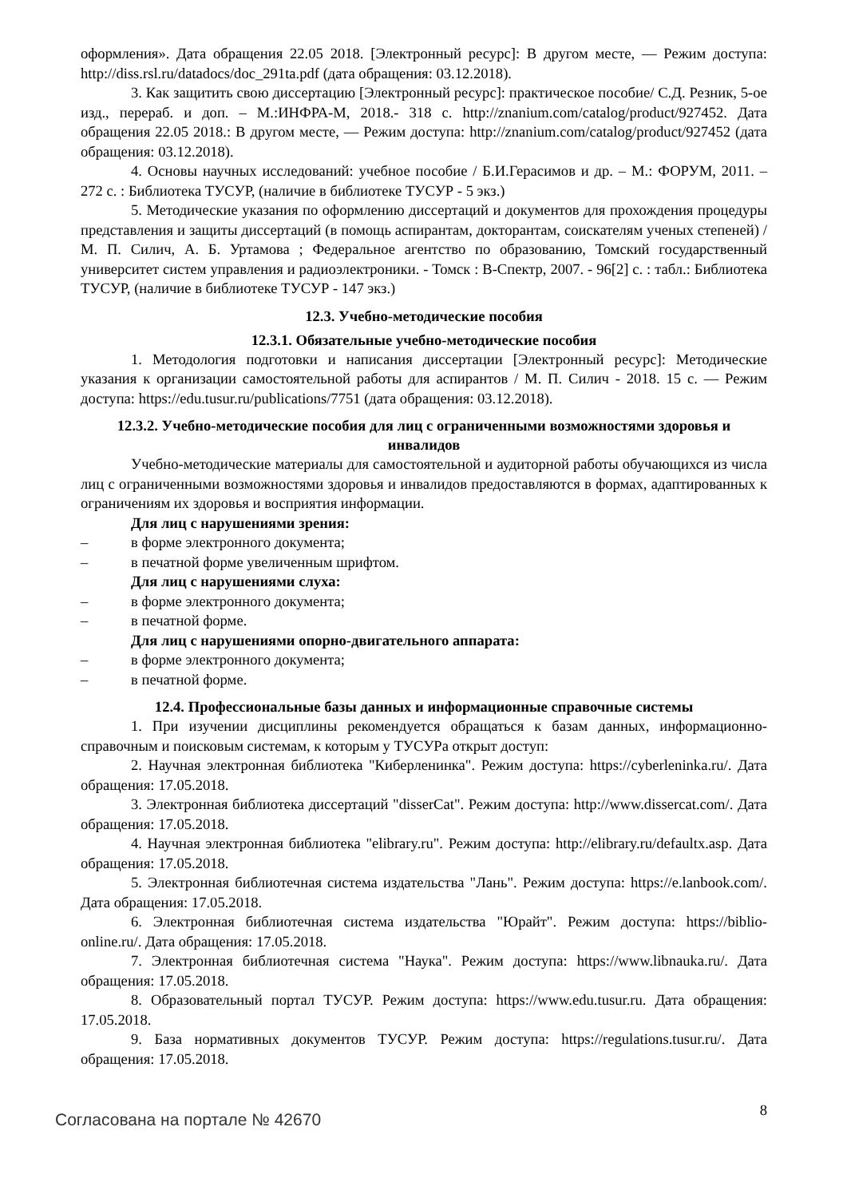оформления». Дата обращения 22.05 2018. [Электронный ресурс]: В другом месте, — Режим доступа: http://diss.rsl.ru/datadocs/doc_291ta.pdf (дата обращения: 03.12.2018).
3. Как защитить свою диссертацию [Электронный ресурс]: практическое пособие/ С.Д. Резник, 5-ое изд., перераб. и доп. – М.:ИНФРА-М, 2018.- 318 с. http://znanium.com/catalog/product/927452. Дата обращения 22.05 2018.: В другом месте, — Режим доступа: http://znanium.com/catalog/product/927452 (дата обращения: 03.12.2018).
4. Основы научных исследований: учебное пособие / Б.И.Герасимов и др. – М.: ФОРУМ, 2011. – 272 с. : Библиотека ТУСУР, (наличие в библиотеке ТУСУР - 5 экз.)
5. Методические указания по оформлению диссертаций и документов для прохождения процедуры представления и защиты диссертаций (в помощь аспирантам, докторантам, соискателям ученых степеней) / М. П. Силич, А. Б. Уртамова ; Федеральное агентство по образованию, Томский государственный университет систем управления и радиоэлектроники. - Томск : В-Спектр, 2007. - 96[2] с. : табл.: Библиотека ТУСУР, (наличие в библиотеке ТУСУР - 147 экз.)
12.3. Учебно-методические пособия
12.3.1. Обязательные учебно-методические пособия
1. Методология подготовки и написания диссертации [Электронный ресурс]: Методические указания к организации самостоятельной работы для аспирантов / М. П. Силич - 2018. 15 с. — Режим доступа: https://edu.tusur.ru/publications/7751 (дата обращения: 03.12.2018).
12.3.2. Учебно-методические пособия для лиц с ограниченными возможностями здоровья и инвалидов
Учебно-методические материалы для самостоятельной и аудиторной работы обучающихся из числа лиц с ограниченными возможностями здоровья и инвалидов предоставляются в формах, адаптированных к ограничениям их здоровья и восприятия информации.
Для лиц с нарушениями зрения:
– в форме электронного документа;
– в печатной форме увеличенным шрифтом.
Для лиц с нарушениями слуха:
– в форме электронного документа;
– в печатной форме.
Для лиц с нарушениями опорно-двигательного аппарата:
– в форме электронного документа;
– в печатной форме.
12.4. Профессиональные базы данных и информационные справочные системы
1. При изучении дисциплины рекомендуется обращаться к базам данных, информационно-справочным и поисковым системам, к которым у ТУСУРа открыт доступ:
2. Научная электронная библиотека "Киберленинка". Режим доступа: https://cyberleninka.ru/. Дата обращения: 17.05.2018.
3. Электронная библиотека диссертаций "disserCat". Режим доступа: http://www.dissercat.com/. Дата обращения: 17.05.2018.
4. Научная электронная библиотека "elibrary.ru". Режим доступа: http://elibrary.ru/defaultx.asp. Дата обращения: 17.05.2018.
5. Электронная библиотечная система издательства "Лань". Режим доступа: https://e.lanbook.com/. Дата обращения: 17.05.2018.
6. Электронная библиотечная система издательства "Юрайт". Режим доступа: https://biblio-online.ru/. Дата обращения: 17.05.2018.
7. Электронная библиотечная система "Наука". Режим доступа: https://www.libnauka.ru/. Дата обращения: 17.05.2018.
8. Образовательный портал ТУСУР. Режим доступа: https://www.edu.tusur.ru. Дата обращения: 17.05.2018.
9. База нормативных документов ТУСУР. Режим доступа: https://regulations.tusur.ru/. Дата обращения: 17.05.2018.
Согласована на портале № 42670
8